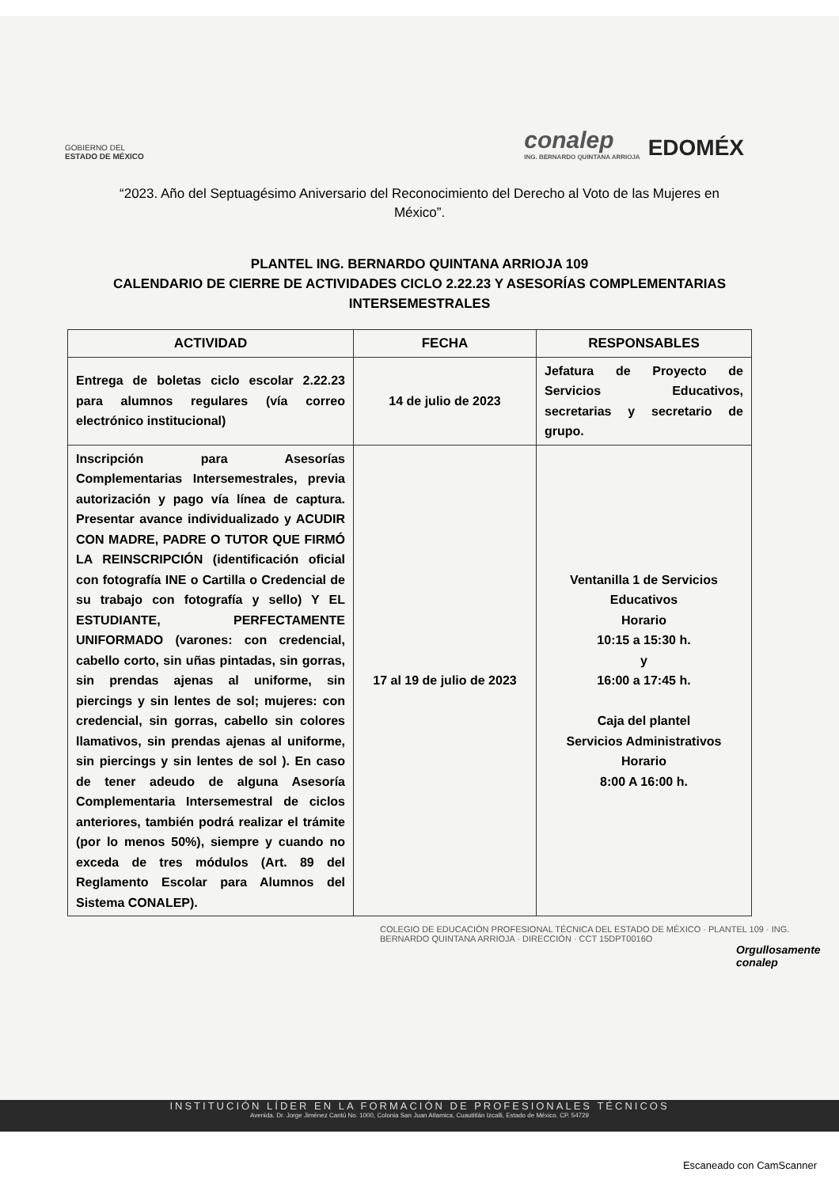GOBIERNO DEL
ESTADO DE MÉXICO
conalep
ING. BERNARDO QUINTANA ARRIOJA
EDOMÉX
“2023. Año del Septuagésimo Aniversario del Reconocimiento del Derecho al Voto de las Mujeres en México”.
PLANTEL ING. BERNARDO QUINTANA ARRIOJA 109
CALENDARIO DE CIERRE DE ACTIVIDADES CICLO 2.22.23 Y ASESORÍAS COMPLEMENTARIAS INTERSEMESTRALES
| ACTIVIDAD | FECHA | RESPONSABLES |
| --- | --- | --- |
| Entrega de boletas ciclo escolar 2.22.23 para alumnos regulares (vía correo electrónico institucional) | 14 de julio de 2023 | Jefatura de Proyecto de Servicios Educativos, secretarias y secretario de grupo. |
| Inscripción para Asesorías Complementarias Intersemestrales, previa autorización y pago vía línea de captura. Presentar avance individualizado y ACUDIR CON MADRE, PADRE O TUTOR QUE FIRMÓ LA REINSCRIPCIÓN (identificación oficial con fotografía INE o Cartilla o Credencial de su trabajo con fotografía y sello) Y EL ESTUDIANTE, PERFECTAMENTE UNIFORMADO (varones: con credencial, cabello corto, sin uñas pintadas, sin gorras, sin prendas ajenas al uniforme, sin piercings y sin lentes de sol; mujeres: con credencial, sin gorras, cabello sin colores llamativos, sin prendas ajenas al uniforme, sin piercings y sin lentes de sol ). En caso de tener adeudo de alguna Asesoría Complementaria Intersemestral de ciclos anteriores, también podrá realizar el trámite (por lo menos 50%), siempre y cuando no exceda de tres módulos (Art. 89 del Reglamento Escolar para Alumnos del Sistema CONALEP). | 17 al 19 de julio de 2023 | Ventanilla 1 de Servicios Educativos Horario 10:15 a 15:30 h. y 16:00 a 17:45 h. Caja del plantel Servicios Administrativos Horario 8:00 A 16:00 h. |
COLEGIO DE EDUCACIÓN PROFESIONAL TÉCNICA DEL ESTADO DE MÉXICO · PLANTEL 109 · ING. BERNARDO QUINTANA ARRIOJA · DIRECCIÓN · CCT 15DPT0016O
Orgullosamente conalep
INSTITUCIÓN LÍDER EN LA FORMACIÓN DE PROFESIONALES TÉCNICOS
Avenida. Dr. Jorge Jiménez Cantú No. 1000, Colonia San Juan Atlamica, Cuautitlán Izcalli, Estado de México. CP. 54729
Escaneado con CamScanner